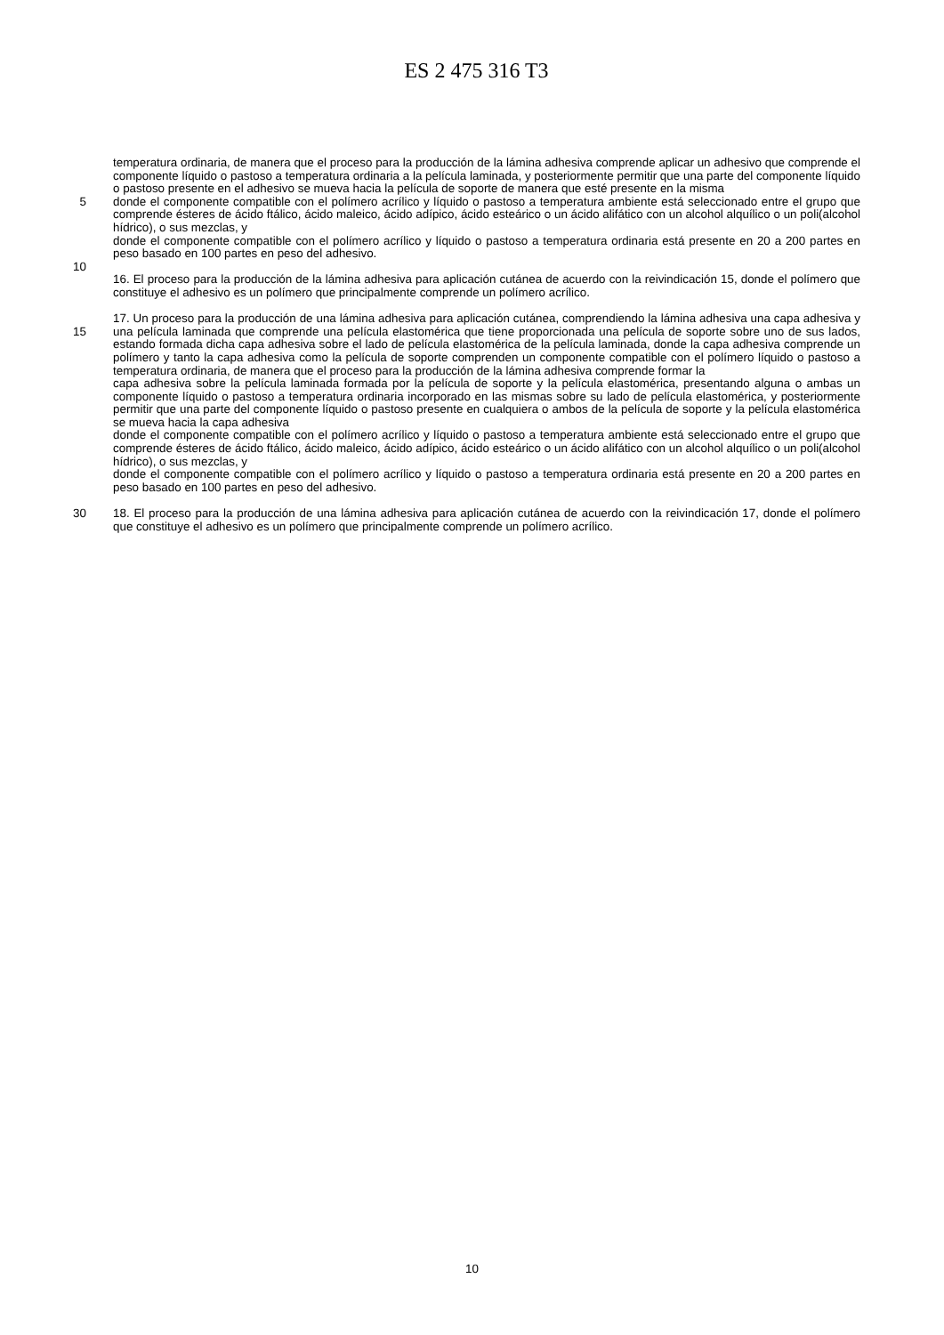ES 2 475 316 T3
temperatura ordinaria, de manera que el proceso para la producción de la lámina adhesiva comprende aplicar un adhesivo que comprende el componente líquido o pastoso a temperatura ordinaria a la película laminada, y posteriormente permitir que una parte del componente líquido o pastoso presente en el adhesivo se mueva hacia la película de soporte de manera que esté presente en la misma
5 donde el componente compatible con el polímero acrílico y líquido o pastoso a temperatura ambiente está seleccionado entre el grupo que comprende ésteres de ácido ftálico, ácido maleico, ácido adípico, ácido esteárico o un ácido alifático con un alcohol alquílico o un poli(alcohol hídrico), o sus mezclas, y
donde el componente compatible con el polímero acrílico y líquido o pastoso a temperatura ordinaria está presente en 20 a 200 partes en peso basado en 100 partes en peso del adhesivo.
10
16. El proceso para la producción de la lámina adhesiva para aplicación cutánea de acuerdo con la reivindicación 15, donde el polímero que constituye el adhesivo es un polímero que principalmente comprende un polímero acrílico.
15 17. Un proceso para la producción de una lámina adhesiva para aplicación cutánea, comprendiendo la lámina adhesiva una capa adhesiva y una película laminada que comprende una película elastomérica que tiene proporcionada una película de soporte sobre uno de sus lados, estando formada dicha capa adhesiva sobre el lado de película elastomérica de la película laminada, donde la capa adhesiva comprende un polímero y tanto la capa adhesiva como la película de soporte comprenden un componente compatible con el polímero líquido o pastoso a temperatura ordinaria, de manera que el proceso para la producción de la lámina adhesiva comprende formar la
capa adhesiva sobre la película laminada formada por la película de soporte y la película elastomérica, presentando alguna o ambas un componente líquido o pastoso a temperatura ordinaria incorporado en las mismas sobre su lado de película elastomérica, y posteriormente permitir que una parte del componente líquido o pastoso presente en cualquiera o ambos de la película de soporte y la película elastomérica se mueva hacia la capa adhesiva
donde el componente compatible con el polímero acrílico y líquido o pastoso a temperatura ambiente está seleccionado entre el grupo que comprende ésteres de ácido ftálico, ácido maleico, ácido adípico, ácido esteárico o un ácido alifático con un alcohol alquílico o un poli(alcohol hídrico), o sus mezclas, y
donde el componente compatible con el polímero acrílico y líquido o pastoso a temperatura ordinaria está presente en 20 a 200 partes en peso basado en 100 partes en peso del adhesivo.
30 18. El proceso para la producción de una lámina adhesiva para aplicación cutánea de acuerdo con la reivindicación 17, donde el polímero que constituye el adhesivo es un polímero que principalmente comprende un polímero acrílico.
10